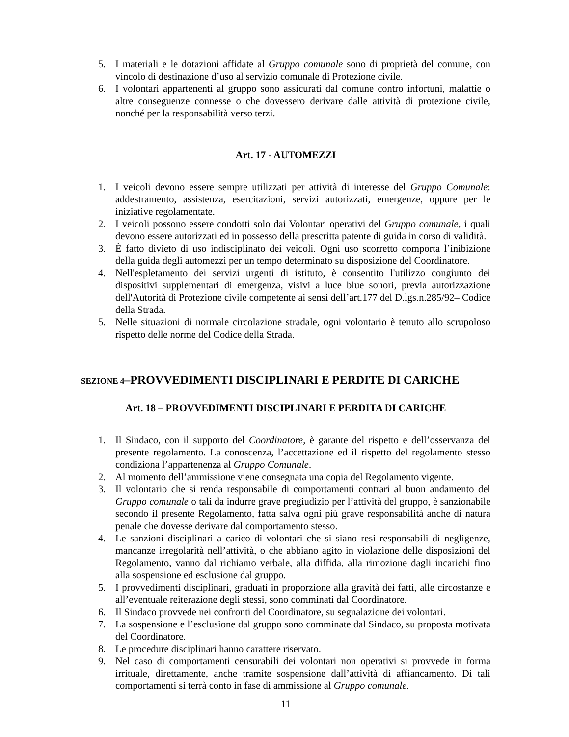5. I materiali e le dotazioni affidate al Gruppo comunale sono di proprietà del comune, con vincolo di destinazione d’uso al servizio comunale di Protezione civile.
6. I volontari appartenenti al gruppo sono assicurati dal comune contro infortuni, malattie o altre conseguenze connesse o che dovessero derivare dalle attività di protezione civile, nonché per la responsabilità verso terzi.
Art. 17 - AUTOMEZZI
1. I veicoli devono essere sempre utilizzati per attività di interesse del Gruppo Comunale: addestramento, assistenza, esercitazioni, servizi autorizzati, emergenze, oppure per le iniziative regolamentate.
2. I veicoli possono essere condotti solo dai Volontari operativi del Gruppo comunale, i quali devono essere autorizzati ed in possesso della prescritta patente di guida in corso di validità.
3. È fatto divieto di uso indisciplinato dei veicoli. Ogni uso scorretto comporta l’inibizione della guida degli automezzi per un tempo determinato su disposizione del Coordinatore.
4. Nell'espletamento dei servizi urgenti di istituto, è consentito l'utilizzo congiunto dei dispositivi supplementari di emergenza, visivi a luce blue sonori, previa autorizzazione dell'Autorità di Protezione civile competente ai sensi dell’art.177 del D.lgs.n.285/92– Codice della Strada.
5. Nelle situazioni di normale circolazione stradale, ogni volontario è tenuto allo scrupoloso rispetto delle norme del Codice della Strada.
SEZIONE 4–PROVVEDIMENTI DISCIPLINARI E PERDITE DI CARICHE
Art. 18 – PROVVEDIMENTI DISCIPLINARI E PERDITA DI CARICHE
1. Il Sindaco, con il supporto del Coordinatore, è garante del rispetto e dell’osservanza del presente regolamento. La conoscenza, l’accettazione ed il rispetto del regolamento stesso condiziona l’appartenenza al Gruppo Comunale.
2. Al momento dell’ammissione viene consegnata una copia del Regolamento vigente.
3. Il volontario che si renda responsabile di comportamenti contrari al buon andamento del Gruppo comunale o tali da indurre grave pregiudizio per l’attività del gruppo, è sanzionabile secondo il presente Regolamento, fatta salva ogni più grave responsabilità anche di natura penale che dovesse derivare dal comportamento stesso.
4. Le sanzioni disciplinari a carico di volontari che si siano resi responsabili di negligenze, mancanze irregolarità nell’attività, o che abbiano agito in violazione delle disposizioni del Regolamento, vanno dal richiamo verbale, alla diffida, alla rimozione dagli incarichi fino alla sospensione ed esclusione dal gruppo.
5. I provvedimenti disciplinari, graduati in proporzione alla gravità dei fatti, alle circostanze e all’eventuale reiterazione degli stessi, sono comminati dal Coordinatore.
6. Il Sindaco provvede nei confronti del Coordinatore, su segnalazione dei volontari.
7. La sospensione e l’esclusione dal gruppo sono comminate dal Sindaco, su proposta motivata del Coordinatore.
8. Le procedure disciplinari hanno carattere riservato.
9. Nel caso di comportamenti censurabili dei volontari non operativi si provvede in forma irrituale, direttamente, anche tramite sospensione dall’attività di affiancamento. Di tali comportamenti si terrà conto in fase di ammissione al Gruppo comunale.
11